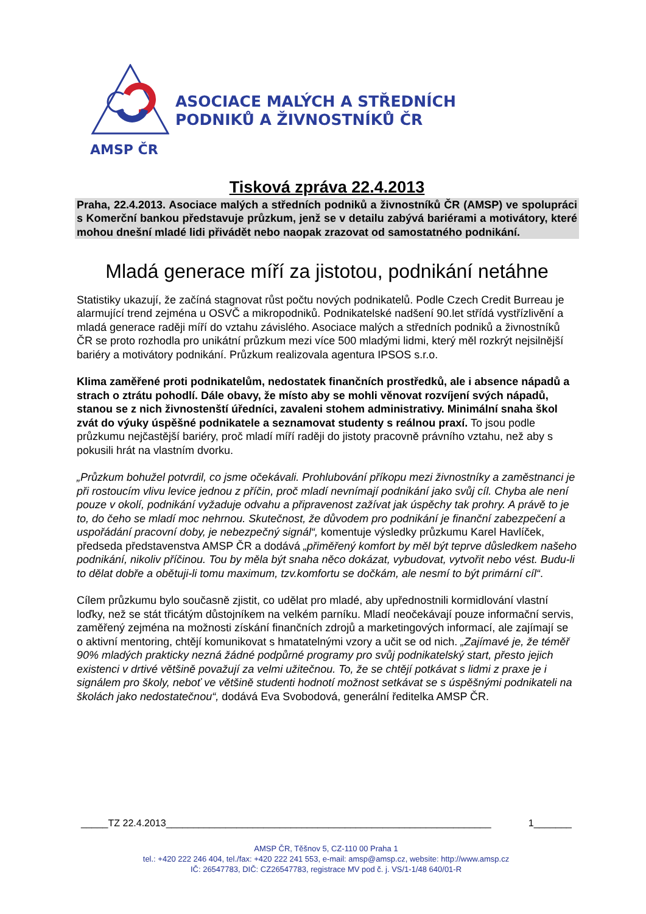ASOCIACE MALÝCH A STŘEDNÍCH
PODNIKŮ A ŽIVNOSTNÍKŮ ČR
AMSP ČR
Tisková zpráva 22.4.2013
Praha, 22.4.2013. Asociace malých a středních podniků a živnostníků ČR (AMSP) ve spolupráci s Komerční bankou představuje průzkum, jenž se v detailu zabývá bariérami a motivátory, které mohou dnešní mladé lidi přivádět nebo naopak zrazovat od samostatného podnikání.
Mladá generace míří za jistotou, podnikání netáhne
Statistiky ukazují, že začíná stagnovat růst počtu nových podnikatelů. Podle Czech Credit Burreau je alarmující trend zejména u OSVČ a mikropodniků. Podnikatelské nadšení 90.let střídá vystřízlivění a mladá generace raději míří do vztahu závislého. Asociace malých a středních podniků a živnostníků ČR se proto rozhodla pro unikátní průzkum mezi více 500 mladými lidmi, který měl rozkrýt nejsilnější bariéry a motivátory podnikání. Průzkum realizovala agentura IPSOS s.r.o.
Klima zaměřené proti podnikatelům, nedostatek finančních prostředků, ale i absence nápadů a strach o ztrátu pohodlí. Dále obavy, že místo aby se mohli věnovat rozvíjení svých nápadů, stanou se z nich živnostenští úředníci, zavaleni stohem administrativy. Minimální snaha škol zvát do výuky úspěšné podnikatele a seznamovat studenty s reálnou praxí. To jsou podle průzkumu nejčastější bariéry, proč mladí míří raději do jistoty pracovně právního vztahu, než aby s pokusili hrát na vlastním dvorku.
„Průzkum bohužel potvrdil, co jsme očekávali. Prohlubování příkopu mezi živnostníky a zaměstnanci je při rostoucím vlivu levice jednou z příčin, proč mladí nevnímají podnikání jako svůj cíl. Chyba ale není pouze v okolí, podnikání vyžaduje odvahu a připravenost zažívat jak úspěchy tak prohry. A právě to je to, do čeho se mladí moc nehrnou. Skutečnost, že důvodem pro podnikání je finanční zabezpečení a uspořádání pracovní doby, je nebezpečný signál“, komentuje výsledky průzkumu Karel Havlíček, předseda představenstva AMSP ČR a dodává „přiměřený komfort by měl být teprve důsledkem našeho podnikání, nikoliv příčinou. Tou by měla být snaha něco dokázat, vybudovat, vytvořit nebo vést. Budu-li to dělat dobře a obětuji-li tomu maximum, tzv.komfortu se dočkám, ale nesmí to být primární cíl“.
Cílem průzkumu bylo současně zjistit, co udělat pro mladé, aby upřednostnili kormidlování vlastní loďky, než se stát třicátým důstojníkem na velkém parníku. Mladí neočekávají pouze informační servis, zaměřený zejména na možnosti získání finančních zdrojů a marketingových informací, ale zajímají se o aktivní mentoring, chtějí komunikovat s hmatatelnými vzory a učit se od nich. „Zajímavé je, že téměř 90% mladých prakticky nezná žádné podpůrné programy pro svůj podnikatelský start, přesto jejich existenci v drtivé většině považují za velmi užitečnou. To, že se chtějí potkávat s lidmi z praxe je i signálem pro školy, neboť ve většině studenti hodnotí možnost setkávat se s úspěšnými podnikateli na školách jako nedostatečnou“, dodává Eva Svobodová, generální ředitelka AMSP ČR.
_____TZ 22.4.2013____________________________________________________________ 1_______
AMSP ČR, Těšnov 5, CZ-110 00 Praha 1
tel.: +420 222 246 404, tel./fax: +420 222 241 553, e-mail: amsp@amsp.cz, website: http://www.amsp.cz
IČ: 26547783, DIČ: CZ26547783, registrace MV pod č. j. VS/1-1/48 640/01-R